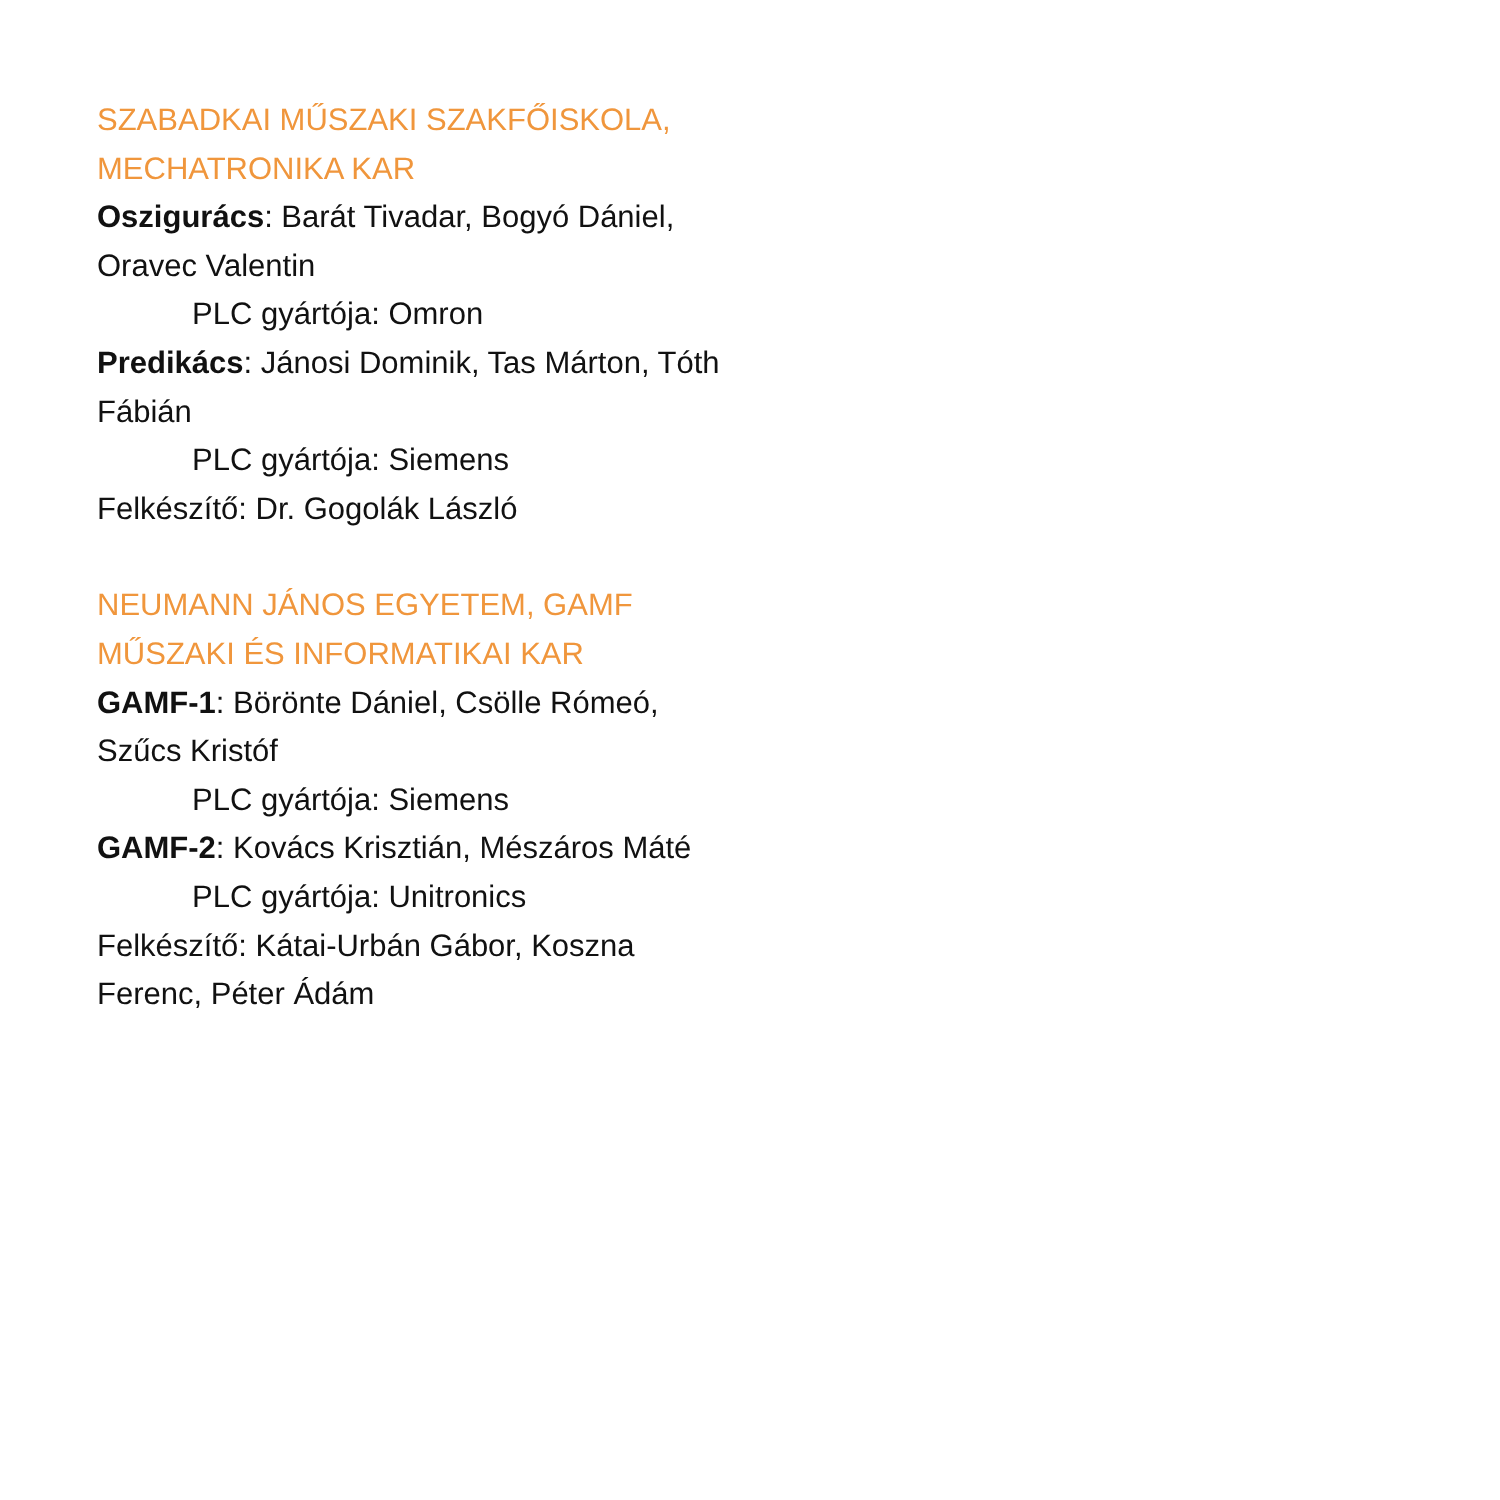SZABADKAI MŰSZAKI SZAKFŐISKOLA, MECHATRONIKA KAR
Oszigurács: Barát Tivadar, Bogyó Dániel, Oravec Valentin
PLC gyártója: Omron
Predikács: Jánosi Dominik, Tas Márton, Tóth Fábián
PLC gyártója: Siemens
Felkészítő: Dr. Gogolák László
NEUMANN JÁNOS EGYETEM, GAMF MŰSZAKI ÉS INFORMATIKAI KAR
GAMF-1: Börönte Dániel, Csölle Rómeó, Szűcs Kristóf
PLC gyártója: Siemens
GAMF-2: Kovács Krisztián, Mészáros Máté
PLC gyártója: Unitronics
Felkészítő: Kátai-Urbán Gábor, Koszna Ferenc, Péter Ádám